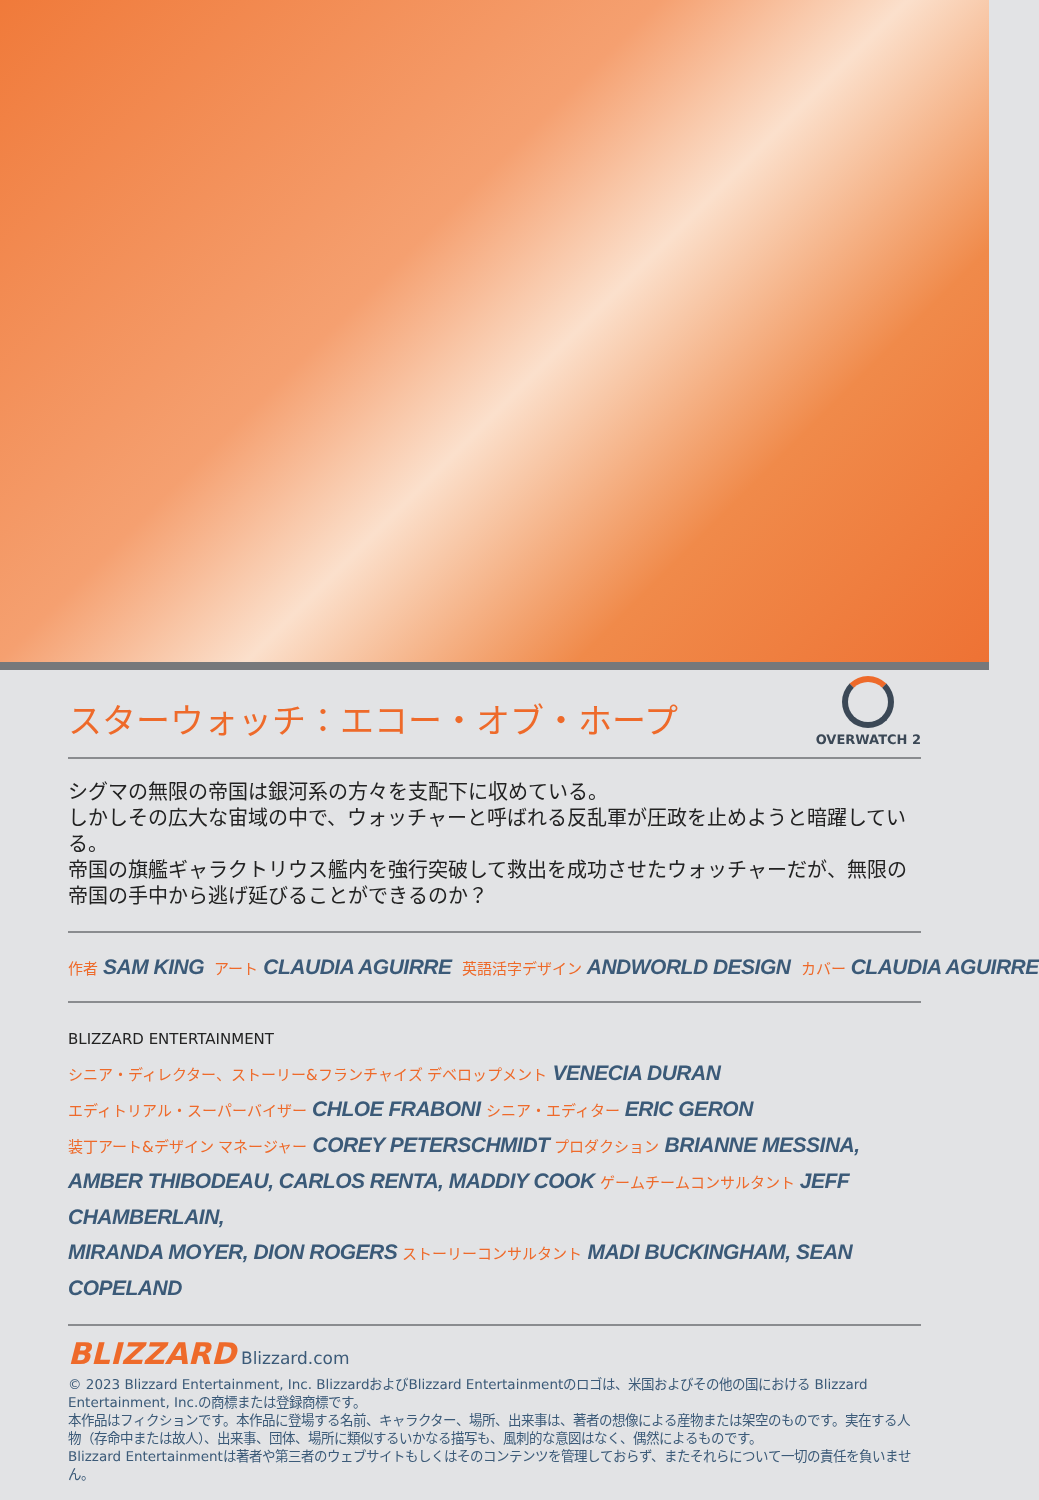スターウォッチ：エコー・オブ・ホープ
OVERWATCH 2
シグマの無限の帝国は銀河系の方々を支配下に収めている。
しかしその広大な宙域の中で、ウォッチャーと呼ばれる反乱軍が圧政を止めようと暗躍している。
帝国の旗艦ギャラクトリウス艦内を強行突破して救出を成功させたウォッチャーだが、無限の帝国の手中から逃げ延びることができるのか？
作者 SAM KING アート CLAUDIA AGUIRRE 英語活字デザイン ANDWORLD DESIGN カバー CLAUDIA AGUIRRE
BLIZZARD ENTERTAINMENT
シニア・ディレクター、ストーリー&フランチャイズ デベロップメント VENECIA DURAN
エディトリアル・スーパーバイザー CHLOE FRABONI シニア・エディター ERIC GERON
装丁アート&デザイン マネージャー COREY PETERSCHMIDT プロダクション BRIANNE MESSINA,
AMBER THIBODEAU, CARLOS RENTA, MADDIY COOK ゲームチームコンサルタント JEFF CHAMBERLAIN,
MIRANDA MOYER, DION ROGERS ストーリーコンサルタント MADI BUCKINGHAM, SEAN COPELAND
BLIZZARD Blizzard.com
© 2023 Blizzard Entertainment, Inc. BlizzardおよびBlizzard Entertainmentのロゴは、米国およびその他の国における Blizzard Entertainment, Inc.の商標または登録商標です。
本作品はフィクションです。本作品に登場する名前、キャラクター、場所、出来事は、著者の想像による産物または架空のものです。実在する人物（存命中または故人）、出来事、団体、場所に類似するいかなる描写も、風刺的な意図はなく、偶然によるものです。
Blizzard Entertainmentは著者や第三者のウェブサイトもしくはそのコンテンツを管理しておらず、またそれらについて一切の責任を負いません。